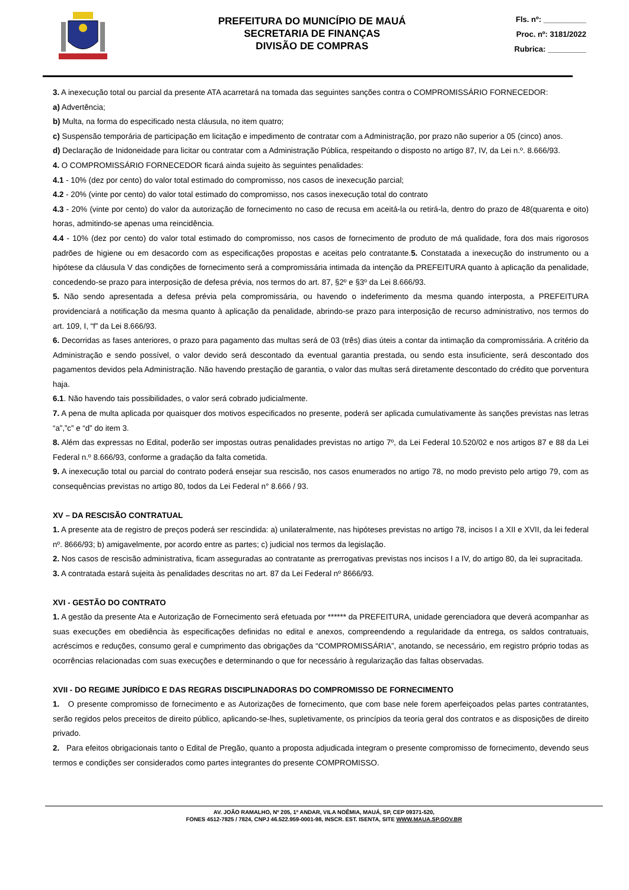PREFEITURA DO MUNICÍPIO DE MAUÁ
SECRETARIA DE FINANÇAS
DIVISÃO DE COMPRAS
Fls. nº: __________
Proc. nº: 3181/2022
Rubrica: _________
3. A inexecução total ou parcial da presente ATA acarretará na tomada das seguintes sanções contra o COMPROMISSÁRIO FORNECEDOR:
a) Advertência;
b) Multa, na forma do especificado nesta cláusula, no item quatro;
c) Suspensão temporária de participação em licitação e impedimento de contratar com a Administração, por prazo não superior a 05 (cinco) anos.
d) Declaração de Inidoneidade para licitar ou contratar com a Administração Pública, respeitando o disposto no artigo 87, IV, da Lei n.º. 8.666/93.
4. O COMPROMISSÁRIO FORNECEDOR ficará ainda sujeito às seguintes penalidades:
4.1 - 10% (dez por cento) do valor total estimado do compromisso, nos casos de inexecução parcial;
4.2 - 20% (vinte por cento) do valor total estimado do compromisso, nos casos inexecução total do contrato
4.3 - 20% (vinte por cento) do valor da autorização de fornecimento no caso de recusa em aceitá-la ou retirá-la, dentro do prazo de 48(quarenta e oito) horas, admitindo-se apenas uma reincidência.
4.4 - 10% (dez por cento) do valor total estimado do compromisso, nos casos de fornecimento de produto de má qualidade, fora dos mais rigorosos padrões de higiene ou em desacordo com as especificações propostas e aceitas pelo contratante.5. Constatada a inexecução do instrumento ou a hipótese da cláusula V das condições de fornecimento será a compromissária intimada da intenção da PREFEITURA quanto à aplicação da penalidade, concedendo-se prazo para interposição de defesa prévia, nos termos do art. 87, §2º e §3º da Lei 8.666/93.
5. Não sendo apresentada a defesa prévia pela compromissária, ou havendo o indeferimento da mesma quando interposta, a PREFEITURA providenciará a notificação da mesma quanto à aplicação da penalidade, abrindo-se prazo para interposição de recurso administrativo, nos termos do art. 109, I, “f” da Lei 8.666/93.
6. Decorridas as fases anteriores, o prazo para pagamento das multas será de 03 (três) dias úteis a contar da intimação da compromissária. A critério da Administração e sendo possível, o valor devido será descontado da eventual garantia prestada, ou sendo esta insuficiente, será descontado dos pagamentos devidos pela Administração. Não havendo prestação de garantia, o valor das multas será diretamente descontado do crédito que porventura haja.
6.1. Não havendo tais possibilidades, o valor será cobrado judicialmente.
7. A pena de multa aplicada por quaisquer dos motivos especificados no presente, poderá ser aplicada cumulativamente às sanções previstas nas letras “a”,”c” e “d” do item 3.
8. Além das expressas no Edital, poderão ser impostas outras penalidades previstas no artigo 7º, da Lei Federal 10.520/02 e nos artigos 87 e 88 da Lei Federal n.º 8.666/93, conforme a gradação da falta cometida.
9. A inexecução total ou parcial do contrato poderá ensejar sua rescisão, nos casos enumerados no artigo 78, no modo previsto pelo artigo 79, com as consequências previstas no artigo 80, todos da Lei Federal n° 8.666 / 93.
XV – DA RESCISÃO CONTRATUAL
1. A presente ata de registro de preços poderá ser rescindida: a) unilateralmente, nas hipóteses previstas no artigo 78, incisos I a XII e XVII, da lei federal nº. 8666/93; b) amigavelmente, por acordo entre as partes; c) judicial nos termos da legislação.
2. Nos casos de rescisão administrativa, ficam asseguradas ao contratante as prerrogativas previstas nos incisos I a IV, do artigo 80, da lei supracitada.
3. A contratada estará sujeita às penalidades descritas no art. 87 da Lei Federal nº 8666/93.
XVI - GESTÃO DO CONTRATO
1. A gestão da presente Ata e Autorização de Fornecimento será efetuada por ****** da PREFEITURA, unidade gerenciadora que deverá acompanhar as suas execuções em obediência às especificações definidas no edital e anexos, compreendendo a regularidade da entrega, os saldos contratuais, acréscimos e reduções, consumo geral e cumprimento das obrigações da “COMPROMISSÁRIA”, anotando, se necessário, em registro próprio todas as ocorrências relacionadas com suas execuções e determinando o que for necessário à regularização das faltas observadas.
XVII - DO REGIME JURÍDICO E DAS REGRAS DISCIPLINADORAS DO COMPROMISSO DE FORNECIMENTO
1. O presente compromisso de fornecimento e as Autorizações de fornecimento, que com base nele forem aperfeiçoados pelas partes contratantes, serão regidos pelos preceitos de direito público, aplicando-se-lhes, supletivamente, os princípios da teoria geral dos contratos e as disposições de direito privado.
2. Para efeitos obrigacionais tanto o Edital de Pregão, quanto a proposta adjudicada integram o presente compromisso de fornecimento, devendo seus termos e condições ser considerados como partes integrantes do presente COMPROMISSO.
AV. JOÃO RAMALHO, Nº 205, 1º ANDAR, VILA NOÊMIA, MAUÁ, SP, CEP 09371-520,
FONES 4512-7825 / 7824, CNPJ 46.522.959-0001-98, INSCR. EST. ISENTA, SITE WWW.MAUA.SP.GOV.BR